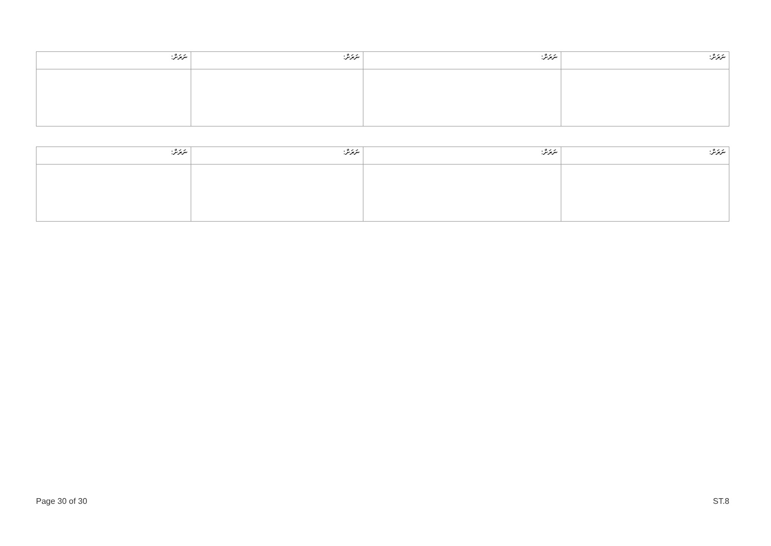| ނަރަށް: | ނަރަށް: | ނަރަށް: | ނަރަށް: |
| ނަރަށް: | ނަރަށް: | ނަރަށް: | ނަރަށް: |
Page 30 of 30 ST.8